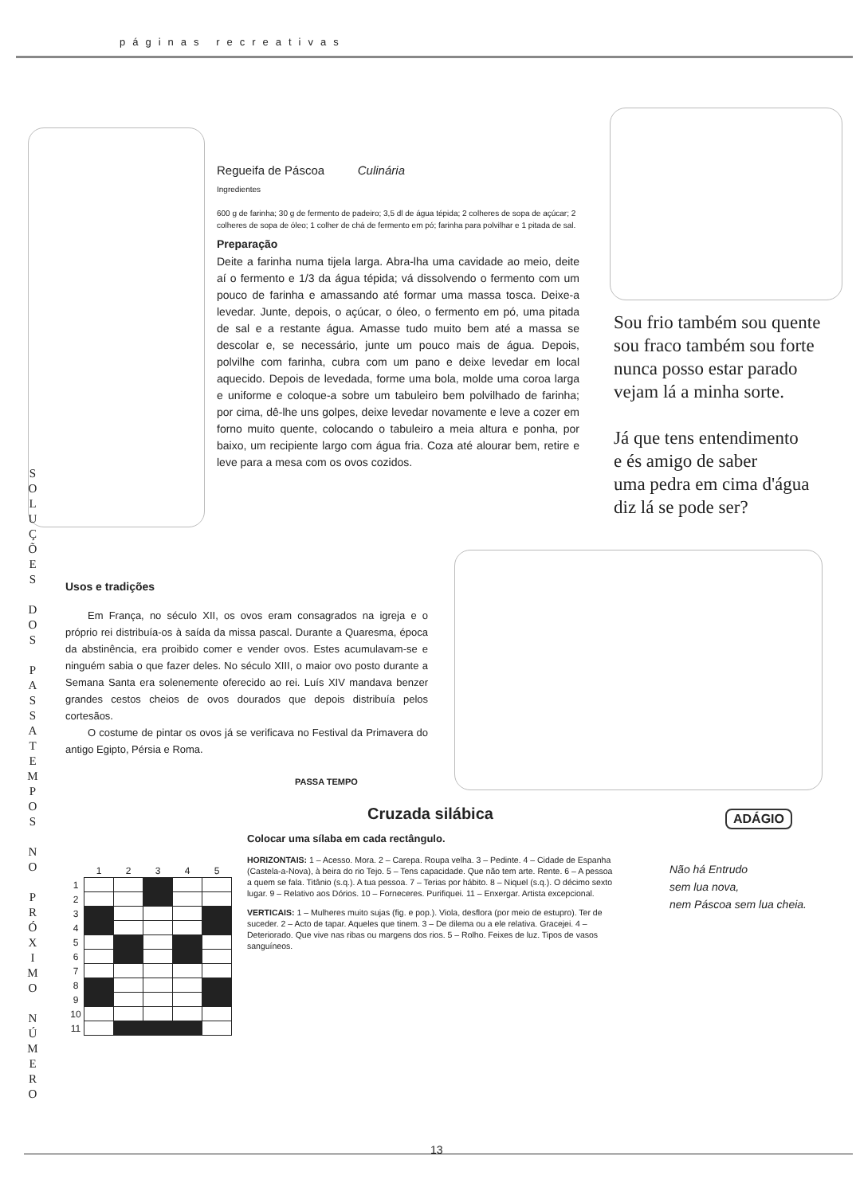páginas recreativas
S O L U Ç Õ E S
D O S
P A S S A T E M P O S
N O
P R Ó X I M O
N Ú M E R O
Regueifa de Páscoa Culinária
Ingredientes
600 g de farinha; 30 g de fermento de padeiro; 3,5 dl de água tépida; 2 colheres de sopa de açúcar; 2 colheres de sopa de óleo; 1 colher de chá de fermento em pó; farinha para polvilhar e 1 pitada de sal.
Preparação
Deite a farinha numa tijela larga. Abra-lha uma cavidade ao meio, deite aí o fermento e 1/3 da água tépida; vá dissolvendo o fermento com um pouco de farinha e amassando até formar uma massa tosca. Deixe-a levedar. Junte, depois, o açúcar, o óleo, o fermento em pó, uma pitada de sal e a restante água. Amasse tudo muito bem até a massa se descolar e, se necessário, junte um pouco mais de água. Depois, polvilhe com farinha, cubra com um pano e deixe levedar em local aquecido. Depois de levedada, forme uma bola, molde uma coroa larga e uniforme e coloque-a sobre um tabuleiro bem polvilhado de farinha; por cima, dê-lhe uns golpes, deixe levedar novamente e leve a cozer em forno muito quente, colocando o tabuleiro a meia altura e ponha, por baixo, um recipiente largo com água fria. Coza até alourar bem, retire e leve para a mesa com os ovos cozidos.
Sou frio também sou quente
sou fraco também sou forte
nunca posso estar parado
vejam lá a minha sorte.
Já que tens entendimento
e és amigo de saber
uma pedra em cima d'água
diz lá se pode ser?
Usos e tradições
Em França, no século XII, os ovos eram consagrados na igreja e o próprio rei distribuía-os à saída da missa pascal. Durante a Quaresma, época da abstinência, era proibido comer e vender ovos. Estes acumulavam-se e ninguém sabia o que fazer deles. No século XIII, o maior ovo posto durante a Semana Santa era solenemente oferecido ao rei. Luís XIV mandava benzer grandes cestos cheios de ovos dourados que depois distribuía pelos cortesãos.
O costume de pintar os ovos já se verificava no Festival da Primavera do antigo Egipto, Pérsia e Roma.
PASSA TEMPO
Cruzada silábica
Colocar uma sílaba em cada rectângulo.
HORIZONTAIS: 1 – Acesso. Mora. 2 – Carepa. Roupa velha. 3 – Pedinte. 4 – Cidade de Espanha (Castela-a-Nova), à beira do rio Tejo. 5 – Tens capacidade. Que não tem arte. Rente. 6 – A pessoa a quem se fala. Titânio (s.q.). A tua pessoa. 7 – Terias por hábito. 8 – Niquel (s.q.). O décimo sexto lugar. 9 – Relativo aos Dórios. 10 – Forneceres. Purifiquei. 11 – Enxergar. Artista excepcional.
VERTICAIS: 1 – Mulheres muito sujas (fig. e pop.). Viola, desflora (por meio de estupro). Ter de suceder. 2 – Acto de tapar. Aqueles que tinem. 3 – De dilema ou a ele relativa. Gracejei. 4 – Deteriorado. Que vive nas ribas ou margens dos rios. 5 – Rolho. Feixes de luz. Tipos de vasos sanguíneos.
| | 1 | 2 | 3 | 4 | 5 |
| --- | --- | --- | --- | --- | --- |
| 1 | | | | | |
| 2 | | | | | |
| 3 | | | | | |
| 4 | | | | | |
| 5 | | | | | |
| 6 | | | | | |
| 7 | | | | | |
| 8 | | | | | |
| 9 | | | | | |
| 10 | | | | | |
| 11 | | | | | |
ADÁGIO
Não há Entrudo
sem lua nova,
nem Páscoa sem lua cheia.
13